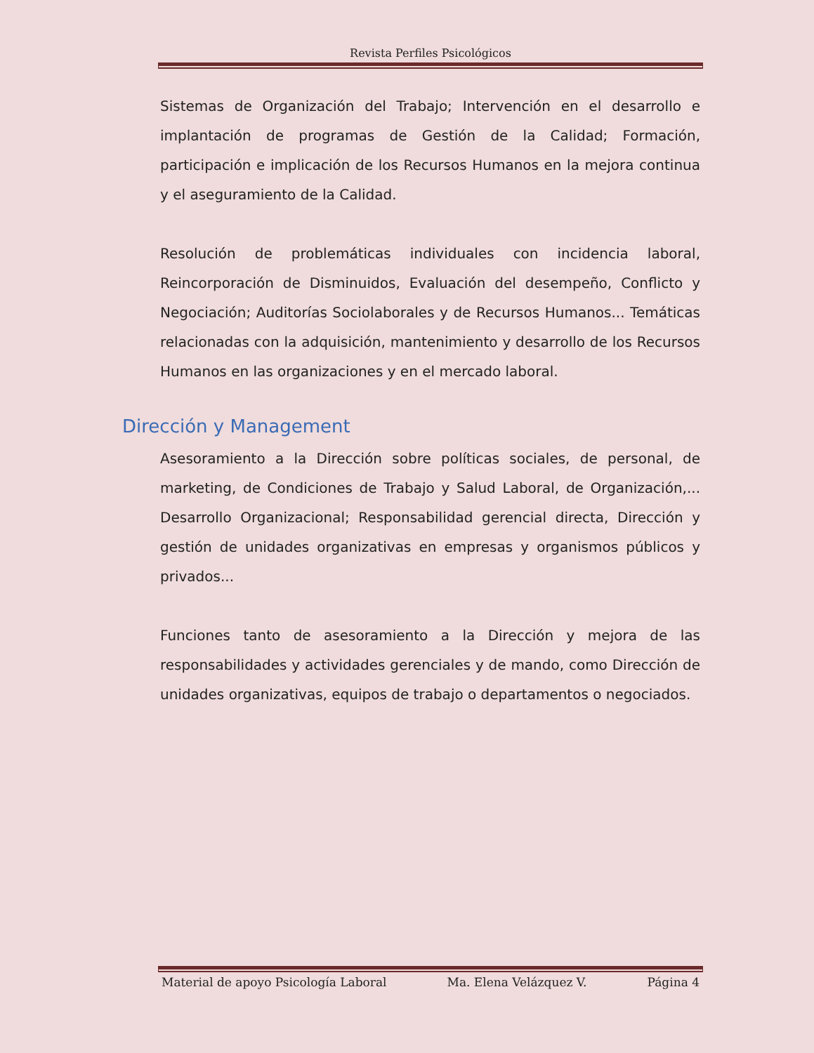Revista Perfiles Psicológicos
Sistemas de Organización del Trabajo; Intervención en el desarrollo e implantación de programas de Gestión de la Calidad; Formación, participación e implicación de los Recursos Humanos en la mejora continua y el aseguramiento de la Calidad.
Resolución de problemáticas individuales con incidencia laboral, Reincorporación de Disminuidos, Evaluación del desempeño, Conflicto y Negociación; Auditorías Sociolaborales y de Recursos Humanos... Temáticas relacionadas con la adquisición, mantenimiento y desarrollo de los Recursos Humanos en las organizaciones y en el mercado laboral.
Dirección y Management
Asesoramiento a la Dirección sobre políticas sociales, de personal, de marketing, de Condiciones de Trabajo y Salud Laboral, de Organización,... Desarrollo Organizacional; Responsabilidad gerencial directa, Dirección y gestión de unidades organizativas en empresas y organismos públicos y privados...
Funciones tanto de asesoramiento a la Dirección y mejora de las responsabilidades y actividades gerenciales y de mando, como Dirección de unidades organizativas, equipos de trabajo o departamentos o negociados.
Material de apoyo Psicología Laboral Ma. Elena Velázquez V. Página 4